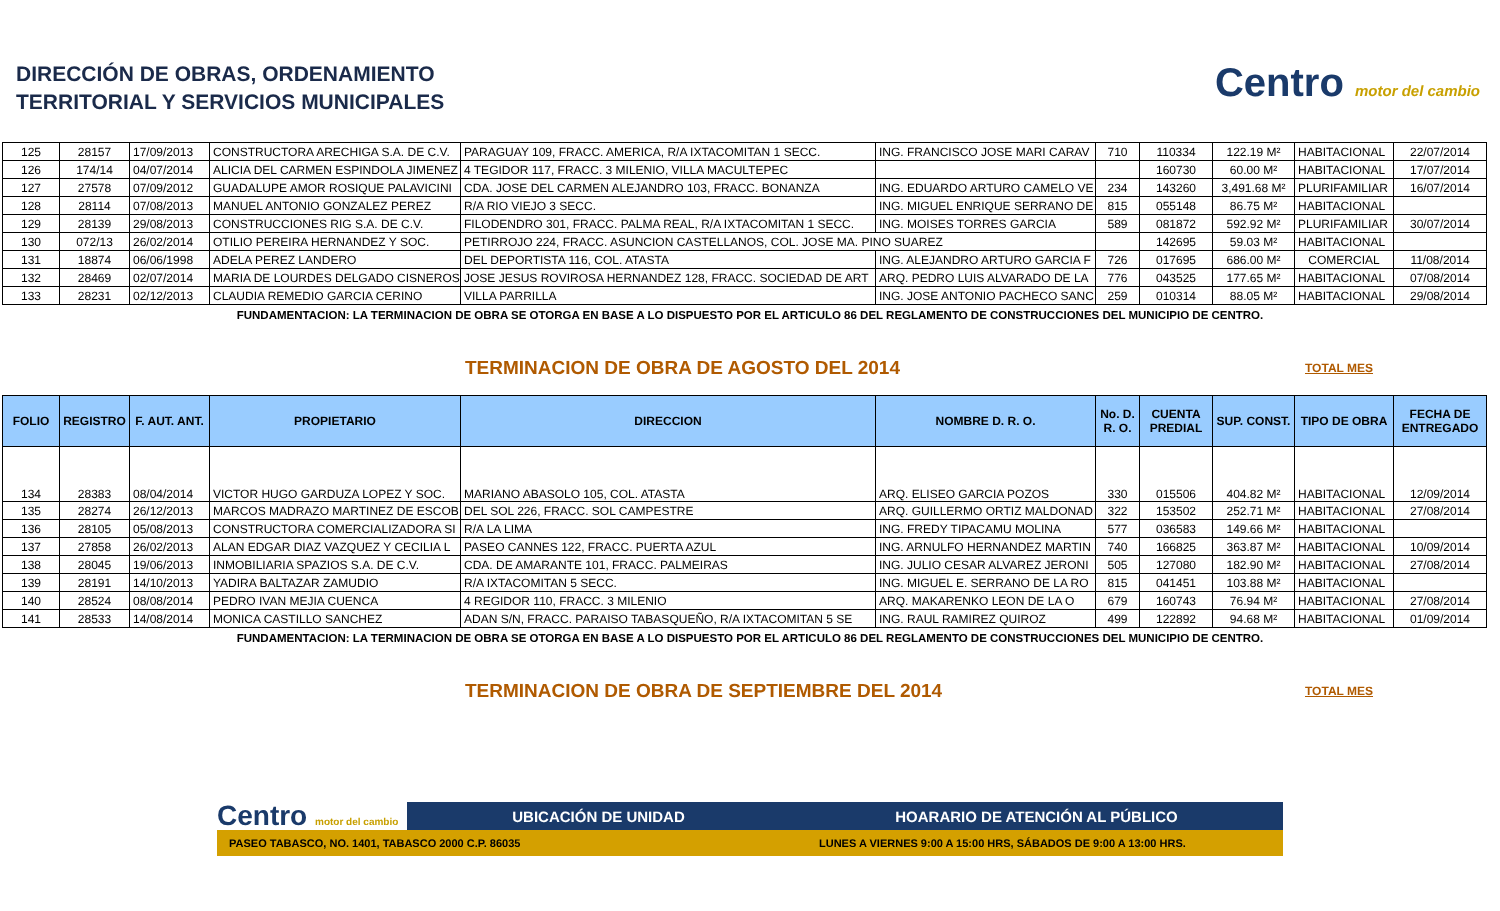DIRECCIÓN DE OBRAS, ORDENAMIENTO
TERRITORIAL Y SERVICIOS MUNICIPALES
Centro motor del cambio
| 125 | 28157 | 17/09/2013 | CONSTRUCTORA ARECHIGA S.A. DE C.V. | PARAGUAY 109, FRACC. AMERICA, R/A IXTACOMITAN 1 SECC. | ING. FRANCISCO JOSE MARI CARAV | 710 | 110334 | 122.19 M² | HABITACIONAL | 22/07/2014 |
| 126 | 174/14 | 04/07/2014 | ALICIA DEL CARMEN ESPINDOLA JIMENEZ | 4 TEGIDOR 117, FRACC. 3 MILENIO, VILLA MACULTEPEC | | | 160730 | 60.00 M² | HABITACIONAL | 17/07/2014 |
| 127 | 27578 | 07/09/2012 | GUADALUPE AMOR ROSIQUE PALAVICINI | CDA. JOSE DEL CARMEN ALEJANDRO 103, FRACC. BONANZA | ING. EDUARDO ARTURO CAMELO VE | 234 | 143260 | 3,491.68 M² | PLURIFAMILIAR | 16/07/2014 |
| 128 | 28114 | 07/08/2013 | MANUEL ANTONIO GONZALEZ PEREZ | R/A RIO VIEJO 3 SECC. | ING. MIGUEL ENRIQUE SERRANO DE | 815 | 055148 | 86.75 M² | HABITACIONAL | |
| 129 | 28139 | 29/08/2013 | CONSTRUCCIONES RIG S.A. DE C.V. | FILODENDRO 301, FRACC. PALMA REAL, R/A IXTACOMITAN 1 SECC. | ING. MOISES TORRES GARCIA | 589 | 081872 | 592.92 M² | PLURIFAMILIAR | 30/07/2014 |
| 130 | 072/13 | 26/02/2014 | OTILIO PEREIRA HERNANDEZ Y SOC. | PETIRROJO 224, FRACC. ASUNCION CASTELLANOS, COL. JOSE MA. PINO SUAREZ | | | 142695 | 59.03 M² | HABITACIONAL | |
| 131 | 18874 | 06/06/1998 | ADELA PEREZ LANDERO | DEL DEPORTISTA 116, COL. ATASTA | ING. ALEJANDRO ARTURO GARCIA F | 726 | 017695 | 686.00 M² | COMERCIAL | 11/08/2014 |
| 132 | 28469 | 02/07/2014 | MARIA DE LOURDES DELGADO CISNEROS | JOSE JESUS ROVIROSA HERNANDEZ 128, FRACC. SOCIEDAD DE ART | ARQ. PEDRO LUIS ALVARADO DE LA | 776 | 043525 | 177.65 M² | HABITACIONAL | 07/08/2014 |
| 133 | 28231 | 02/12/2013 | CLAUDIA REMEDIO GARCIA CERINO | VILLA PARRILLA | ING. JOSE ANTONIO PACHECO SANC | 259 | 010314 | 88.05 M² | HABITACIONAL | 29/08/2014 |
FUNDAMENTACION: LA TERMINACION DE OBRA SE OTORGA EN BASE A LO DISPUESTO POR EL ARTICULO 86 DEL REGLAMENTO DE CONSTRUCCIONES DEL MUNICIPIO DE CENTRO.
TERMINACION DE OBRA DE AGOSTO DEL 2014
TOTAL MES
| FOLIO | REGISTRO | F. AUT. ANT. | PROPIETARIO | DIRECCION | NOMBRE D. R. O. | No. D. R. O. | CUENTA PREDIAL | SUP. CONST. | TIPO DE OBRA | FECHA DE ENTREGADO |
| --- | --- | --- | --- | --- | --- | --- | --- | --- | --- | --- |
| 134 | 28383 | 08/04/2014 | VICTOR HUGO GARDUZA LOPEZ Y SOC. | MARIANO ABASOLO 105, COL. ATASTA | ARQ. ELISEO GARCIA POZOS | 330 | 015506 | 404.82 M² | HABITACIONAL | 12/09/2014 |
| 135 | 28274 | 26/12/2013 | MARCOS MADRAZO MARTINEZ DE ESCOB | DEL SOL 226, FRACC. SOL CAMPESTRE | ARQ. GUILLERMO ORTIZ MALDONAD | 322 | 153502 | 252.71 M² | HABITACIONAL | 27/08/2014 |
| 136 | 28105 | 05/08/2013 | CONSTRUCTORA COMERCIALIZADORA SI | R/A LA LIMA | ING. FREDY TIPACAMU MOLINA | 577 | 036583 | 149.66 M² | HABITACIONAL | |
| 137 | 27858 | 26/02/2013 | ALAN EDGAR DIAZ VAZQUEZ Y CECILIA L | PASEO CANNES 122, FRACC. PUERTA AZUL | ING. ARNULFO HERNANDEZ MARTIN | 740 | 166825 | 363.87 M² | HABITACIONAL | 10/09/2014 |
| 138 | 28045 | 19/06/2013 | INMOBILIARIA SPAZIOS S.A. DE C.V. | CDA. DE AMARANTE 101, FRACC. PALMEIRAS | ING. JULIO CESAR ALVAREZ JERONI | 505 | 127080 | 182.90 M² | HABITACIONAL | 27/08/2014 |
| 139 | 28191 | 14/10/2013 | YADIRA BALTAZAR ZAMUDIO | R/A IXTACOMITAN 5 SECC. | ING. MIGUEL E. SERRANO DE LA RO | 815 | 041451 | 103.88 M² | HABITACIONAL | |
| 140 | 28524 | 08/08/2014 | PEDRO IVAN MEJIA CUENCA | 4 REGIDOR 110, FRACC. 3 MILENIO | ARQ. MAKARENKO LEON DE LA O | 679 | 160743 | 76.94 M² | HABITACIONAL | 27/08/2014 |
| 141 | 28533 | 14/08/2014 | MONICA CASTILLO SANCHEZ | ADAN S/N, FRACC. PARAISO TABASQUEÑO, R/A IXTACOMITAN 5 SE | ING. RAUL RAMIREZ QUIROZ | 499 | 122892 | 94.68 M² | HABITACIONAL | 01/09/2014 |
FUNDAMENTACION: LA TERMINACION DE OBRA SE OTORGA EN BASE A LO DISPUESTO POR EL ARTICULO 86 DEL REGLAMENTO DE CONSTRUCCIONES DEL MUNICIPIO DE CENTRO.
TERMINACION DE OBRA DE SEPTIEMBRE DEL 2014
TOTAL MES
Centro motor del cambio
UBICACIÓN DE UNIDAD HOARARIO DE ATENCIÓN AL PÚBLICO
PASEO TABASCO, NO. 1401, TABASCO 2000 C.P. 86035 LUNES A VIERNES 9:00 A 15:00 HRS, SÁBADOS DE 9:00 A 13:00 HRS.